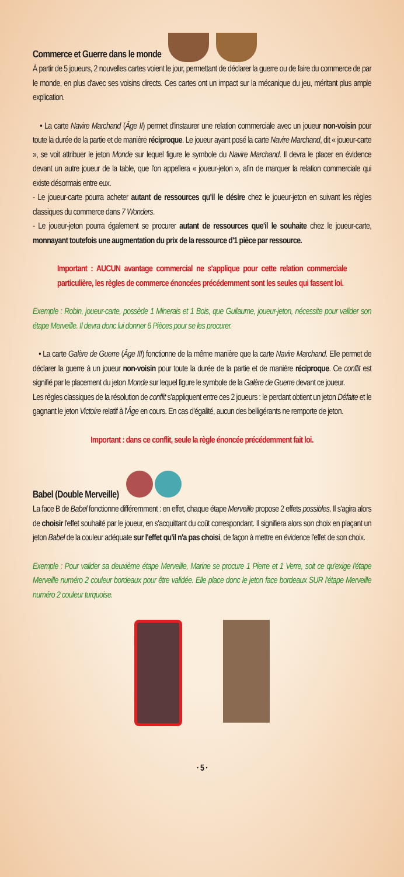Commerce et Guerre dans le monde
À partir de 5 joueurs, 2 nouvelles cartes voient le jour, permettant de déclarer la guerre ou de faire du commerce de par le monde, en plus d'avec ses voisins directs. Ces cartes ont un impact sur la mécanique du jeu, méritant plus ample explication.
• La carte Navire Marchand (Âge II) permet d'instaurer une relation commerciale avec un joueur non-voisin pour toute la durée de la partie et de manière réciproque. Le joueur ayant posé la carte Navire Marchand, dit « joueur-carte », se voit attribuer le jeton Monde sur lequel figure le symbole du Navire Marchand. Il devra le placer en évidence devant un autre joueur de la table, que l'on appellera « joueur-jeton », afin de marquer la relation commerciale qui existe désormais entre eux.
- Le joueur-carte pourra acheter autant de ressources qu'il le désire chez le joueur-jeton en suivant les règles classiques du commerce dans 7 Wonders.
- Le joueur-jeton pourra également se procurer autant de ressources que'il le souhaite chez le joueur-carte, monnayant toutefois une augmentation du prix de la ressource d'1 pièce par ressource.
Important : AUCUN avantage commercial ne s'applique pour cette relation commerciale particulière, les règles de commerce énoncées précédemment sont les seules qui fassent loi.
Exemple : Robin, joueur-carte, possède 1 Minerais et 1 Bois, que Guilaume, joueur-jeton, nécessite pour valider son étape Merveille. Il devra donc lui donner 6 Pièces pour se les procurer.
• La carte Galère de Guerre (Âge III) fonctionne de la même manière que la carte Navire Marchand. Elle permet de déclarer la guerre à un joueur non-voisin pour toute la durée de la partie et de manière réciproque. Ce conflit est signifié par le placement du jeton Monde sur lequel figure le symbole de la Galère de Guerre devant ce joueur.
Les règles classiques de la résolution de conflit s'appliquent entre ces 2 joueurs : le perdant obtient un jeton Défaite et le gagnant le jeton Victoire relatif à l'Âge en cours. En cas d'égalité, aucun des belligérants ne remporte de jeton.
Important : dans ce conflit, seule la règle énoncée précédemment fait loi.
Babel (Double Merveille)
La face B de Babel fonctionne différemment : en effet, chaque étape Merveille propose 2 effets possibles. Il s'agira alors de choisir l'effet souhaité par le joueur, en s'acquittant du coût correspondant. Il signifiera alors son choix en plaçant un jeton Babel de la couleur adéquate sur l'effet qu'il n'a pas choisi, de façon à mettre en évidence l'effet de son choix.
Exemple : Pour valider sa deuxième étape Merveille, Marine se procure 1 Pierre et 1 Verre, soit ce qu'exige l'étape Merveille numéro 2 couleur bordeaux pour être validée. Elle place donc le jeton face bordeaux SUR l'étape Merveille numéro 2 couleur turquoise.
· 5 ·